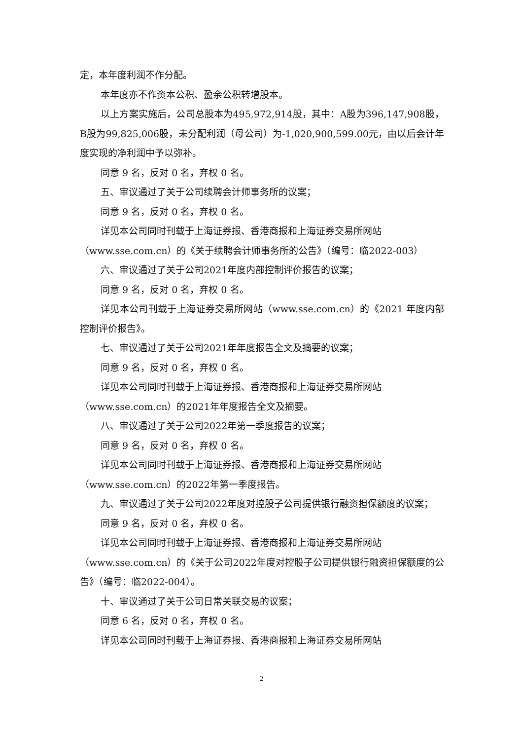定，本年度利润不作分配。
本年度亦不作资本公积、盈余公积转增股本。
以上方案实施后，公司总股本为495,972,914股，其中：A股为396,147,908股，B股为99,825,006股，未分配利润（母公司）为-1,020,900,599.00元，由以后会计年度实现的净利润中予以弥补。
同意 9 名，反对 0 名，弃权 0 名。
五、审议通过了关于公司续聘会计师事务所的议案；
同意 9 名，反对 0 名，弃权 0 名。
详见本公司同时刊载于上海证券报、香港商报和上海证券交易所网站
（www.sse.com.cn）的《关于续聘会计师事务所的公告》（编号：临2022-003）
六、审议通过了关于公司2021年度内部控制评价报告的议案；
同意 9 名，反对 0 名，弃权 0 名。
详见本公司刊载于上海证券交易所网站（www.sse.com.cn）的《2021 年度内部控制评价报告》。
七、审议通过了关于公司2021年年度报告全文及摘要的议案；
同意 9 名，反对 0 名，弃权 0 名。
详见本公司同时刊载于上海证券报、香港商报和上海证券交易所网站
（www.sse.com.cn）的2021年年度报告全文及摘要。
八、审议通过了关于公司2022年第一季度报告的议案；
同意 9 名，反对 0 名，弃权 0 名。
详见本公司同时刊载于上海证券报、香港商报和上海证券交易所网站
（www.sse.com.cn）的2022年第一季度报告。
九、审议通过了关于公司2022年度对控股子公司提供银行融资担保额度的议案；
同意 9 名，反对 0 名，弃权 0 名。
详见本公司同时刊载于上海证券报、香港商报和上海证券交易所网站
（www.sse.com.cn）的《关于公司2022年度对控股子公司提供银行融资担保额度的公告》（编号：临2022-004）。
十、审议通过了关于公司日常关联交易的议案；
同意 6 名，反对 0 名，弃权 0 名。
详见本公司同时刊载于上海证券报、香港商报和上海证券交易所网站
2